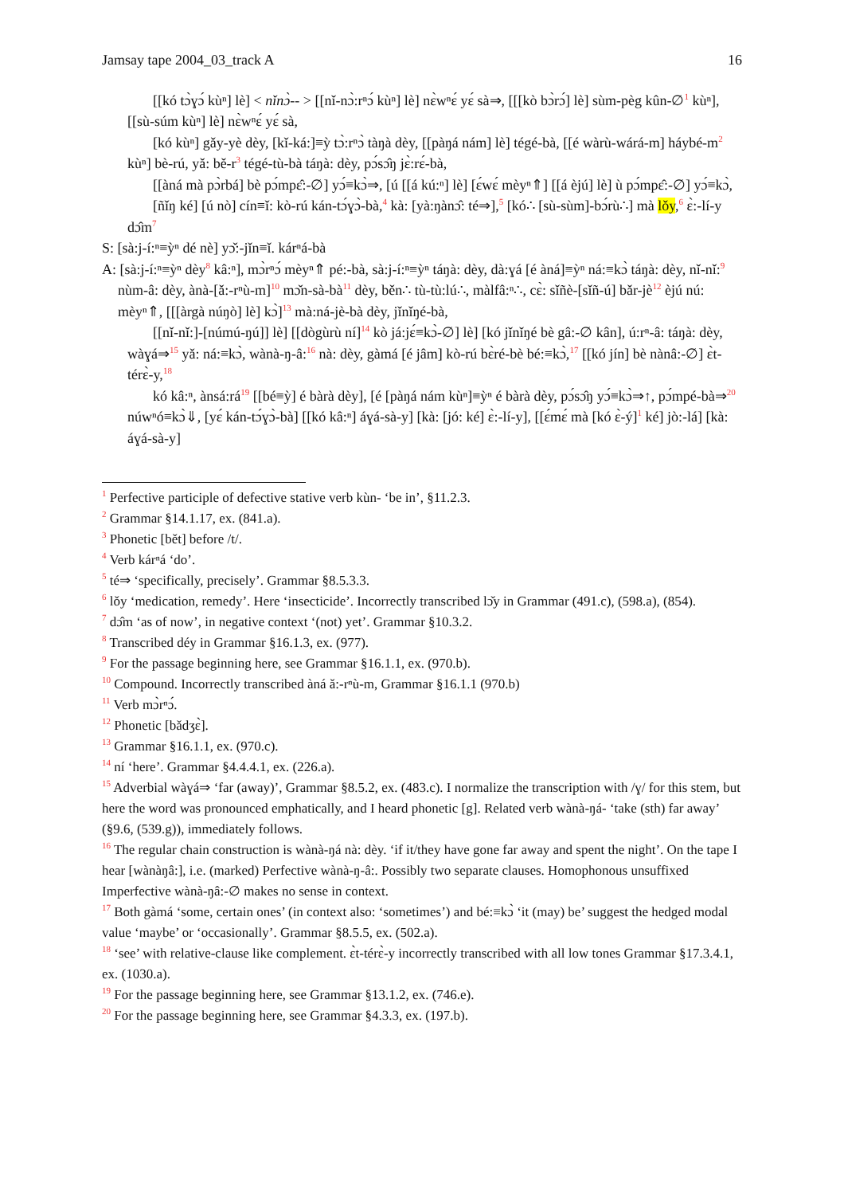Jamsay tape 2004_03_track A 16
[[kó tɔ̀ɣɔ́ kùⁿ] lè] < nǐnɔ̀-- > [[nǐ-nɔ̀:rⁿɔ́ kùⁿ] lè] nɛ̀wⁿɛ́ yɛ́ sà⇒, [[[kò bɔ̀rɔ́] lè] sùm-pèg kûn-∅<sup>1</sup> kùⁿ], [[sù-súm kùⁿ] lè] nɛ̀wⁿɛ́ yɛ́ sà,
[kó kùⁿ] gǎy-yè dèy, [kǐ-ká:]≡ỳ tɔ̀:rⁿɔ̀ tàŋà dèy, [[pàŋá nám] lè] tégé-bà, [[é wàrù-wárá-m] háybé-m<sup>2</sup> kùⁿ] bè-rú, yǎ: bě-r<sup>3</sup> tégé-tù-bà táŋà: dèy, pɔ́sɔ̂ŋ jɛ̀:rɛ́-bà,
[[àná mà pɔ̀rbá] bè pɔ́mpɛ̂:-∅] yɔ́≡kɔ̀⇒, [ú [[á kú:ⁿ] lè] [ɛ́wɛ́ mèyⁿ⇑] [[á èjú] lè] ù pɔ́mpɛ̂:-∅] yɔ́≡kɔ̀,
[ñǐŋ ké] [ú nò] cín≡ǐ: kò-rú kán-tɔ́ɣɔ̀-bà,<sup>4</sup> kà: [yà:ŋànɔ̂: té⇒],<sup>5</sup> [kó∴ [sù-sùm]-bɔ́rù∴] mà lǒy,<sup>6</sup> ɛ̀:-lí-y dɔ̂m<sup>7</sup>
S: [sà:j-í:ⁿ≡ỳⁿ dé nè] yɔ̌:-jǐn≡ǐ. kárⁿá-bà
A: [sà:j-í:ⁿ≡ỳⁿ dèy<sup>8</sup> kâ:ⁿ], mɔ̀rⁿɔ́ mèyⁿ⇑ pé:-bà, sà:j-í:ⁿ≡ỳⁿ táŋà: dèy, dà:ɣá [é àná]≡ỳⁿ ná:≡kɔ̀ táŋà: dèy, nǐ-nǐ:<sup>9</sup> nùm-â: dèy, ànà-[ǎ:-rⁿù-m]<sup>10</sup> mɔ̌n-sà-bà<sup>11</sup> dèy, běn∴ tù-tù:lú∴, màlfâ:ⁿ∴, cɛ̀: sǐñè-[sǐñ-ú] bǎr-jè<sup>12</sup> èjú nú: mèyⁿ⇑, [[[àrgà núŋò] lè] kɔ̀]<sup>13</sup> mà:ná-jè-bà dèy, jǐnǐŋé-bà,
[[nǐ-nǐ:]-[númú-ŋú]] lè] [[dògùrù ní]<sup>14</sup> kò já:jɛ́≡kɔ̀-∅] lè] [kó jǐnǐŋé bè gâ:-∅ kân], ú:rⁿ-â: táŋà: dèy, wàɣá⇒<sup>15</sup> yǎ: ná:≡kɔ̀, wànà-ŋ-â:<sup>16</sup> nà: dèy, gàmá [é jâm] kò-rú bɛ̀ré-bè bé:≡kɔ̀,<sup>17</sup> [[kó jín] bè nànâ:-∅] ɛ̀t-térɛ̀-y,<sup>18</sup>
kó kâ:ⁿ, ànsá:rá<sup>19</sup> [[bé≡ỳ] é bàrà dèy], [é [pàŋá nám kùⁿ]≡ỳⁿ é bàrà dèy, pɔ́sɔ̂ŋ yɔ́≡kɔ̀⇒↑, pɔ́mpé-bà⇒<sup>20</sup> núwⁿó≡kɔ̀⇓, [yɛ́ kán-tɔ́ɣɔ̀-bà] [[kó kâ:ⁿ] áɣá-sà-y] [kà: [jó: ké] ɛ̀:-lí-y], [[ɛ́mɛ́ mà [kó ɛ̀-ý]<sup>1</sup> ké] jò:-lá] [kà: áɣá-sà-y]
<sup>1</sup> Perfective participle of defective stative verb kùn- ‘be in’, §11.2.3.
<sup>2</sup> Grammar §14.1.17, ex. (841.a).
<sup>3</sup> Phonetic [bět] before /t/.
<sup>4</sup> Verb kárⁿá ‘do’.
<sup>5</sup> té⇒ ‘specifically, precisely’. Grammar §8.5.3.3.
<sup>6</sup> lǒy ‘medication, remedy’. Here ‘insecticide’. Incorrectly transcribed lɔ̌y in Grammar (491.c), (598.a), (854).
<sup>7</sup> dɔ̂m ‘as of now’, in negative context ‘(not) yet’. Grammar §10.3.2.
<sup>8</sup> Transcribed déy in Grammar §16.1.3, ex. (977).
<sup>9</sup> For the passage beginning here, see Grammar §16.1.1, ex. (970.b).
<sup>10</sup> Compound. Incorrectly transcribed àná ǎ:-rⁿù-m, Grammar §16.1.1 (970.b)
<sup>11</sup> Verb mɔ̀rⁿɔ́.
<sup>12</sup> Phonetic [bǎdʒɛ̀].
<sup>13</sup> Grammar §16.1.1, ex. (970.c).
<sup>14</sup> ní ‘here’. Grammar §4.4.4.1, ex. (226.a).
<sup>15</sup> Adverbial wàɣá⇒ ‘far (away)’, Grammar §8.5.2, ex. (483.c). I normalize the transcription with /ɣ/ for this stem, but here the word was pronounced emphatically, and I heard phonetic [g]. Related verb wànà-ŋá- ‘take (sth) far away’ (§9.6, (539.g)), immediately follows.
<sup>16</sup> The regular chain construction is wànà-ŋá nà: dèy. ‘if it/they have gone far away and spent the night’. On the tape I hear [wànàŋâ:], i.e. (marked) Perfective wànà-ŋ-â:. Possibly two separate clauses. Homophonous unsuffixed Imperfective wànà-ŋâ:-∅ makes no sense in context.
<sup>17</sup> Both gàmá ‘some, certain ones’ (in context also: ‘sometimes’) and bé:≡kɔ̀ ‘it (may) be’ suggest the hedged modal value ‘maybe’ or ‘occasionally’. Grammar §8.5.5, ex. (502.a).
<sup>18</sup> ‘see’ with relative-clause like complement. ɛ̀t-térɛ̀-y incorrectly transcribed with all low tones Grammar §17.3.4.1, ex. (1030.a).
<sup>19</sup> For the passage beginning here, see Grammar §13.1.2, ex. (746.e).
<sup>20</sup> For the passage beginning here, see Grammar §4.3.3, ex. (197.b).